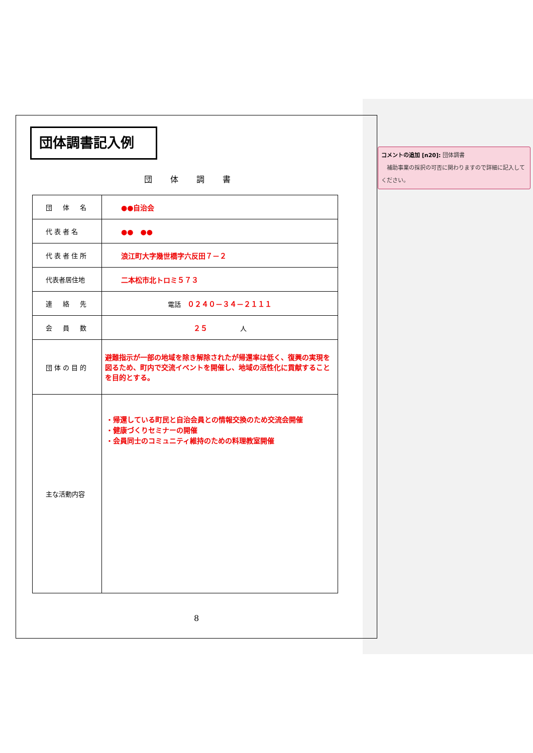団体調書記入例
団体調書
| 団 体 名 | ●●自治会 |
| 代表者名 | ●● ●● |
| 代表者住所 | 浪江町大字幾世橋字六反田７－２ |
| 代表者居住地 | 二本松市北トロミ５７３ |
| 連 絡 先 | 電話 ０２４０－３４－２１１１ |
| 会 員 数 | ２５ 人 |
| 団体の目的 | 避難指示が一部の地域を除き解除されたが帰還率は低く、復興の実現を図るため、町内で交流イベントを開催し、地域の活性化に貢献することを目的とする。 |
| 主な活動内容 | ・帰還している町民と自治会員との情報交換のため交流会開催 ・健康づくりセミナーの開催 ・会員同士のコミュニティ維持のための料理教室開催 |
8
コメントの追加 [n20]: 団体調書
　補助事業の採択の可否に関わりますので詳細に記入してください。